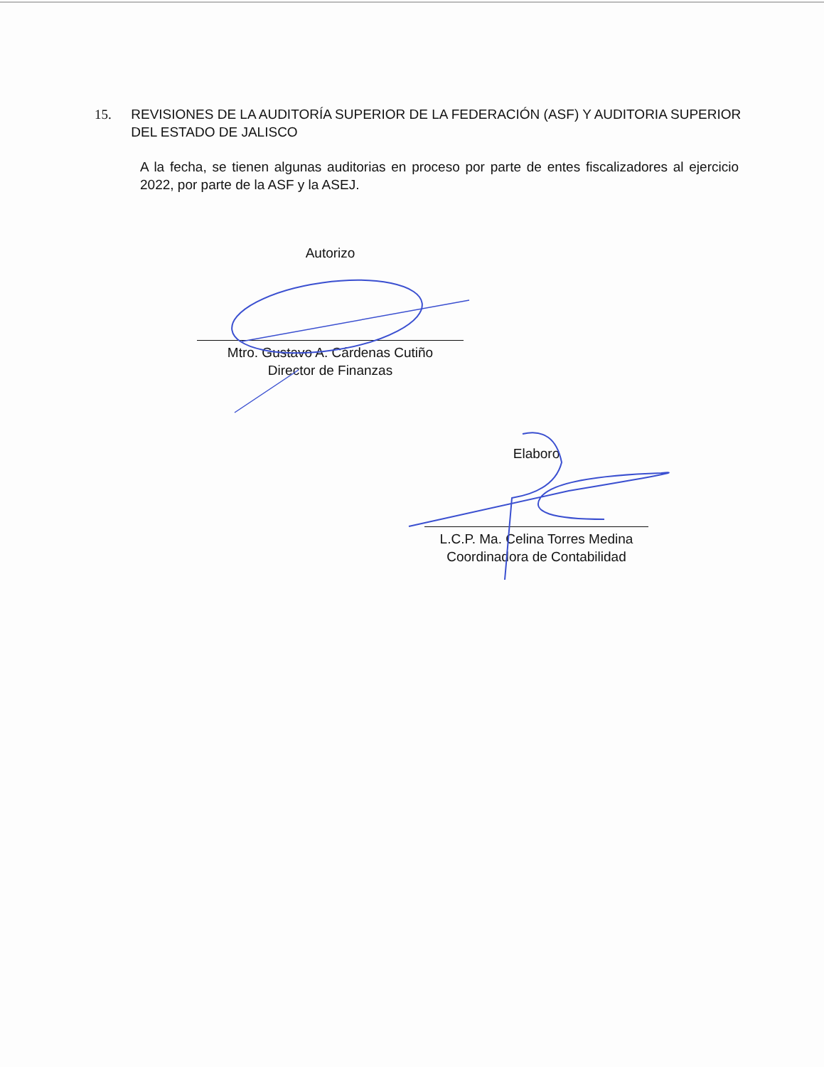15. REVISIONES DE LA AUDITORÍA SUPERIOR DE LA FEDERACIÓN (ASF) Y AUDITORIA SUPERIOR DEL ESTADO DE JALISCO
A la fecha, se tienen algunas auditorias en proceso por parte de entes fiscalizadores al ejercicio 2022, por parte de la ASF y la ASEJ.
Autorizo
Mtro. Gustavo A. Cárdenas Cutiño
Director de Finanzas
Elaboro
L.C.P. Ma. Celina Torres Medina
Coordinadora de Contabilidad